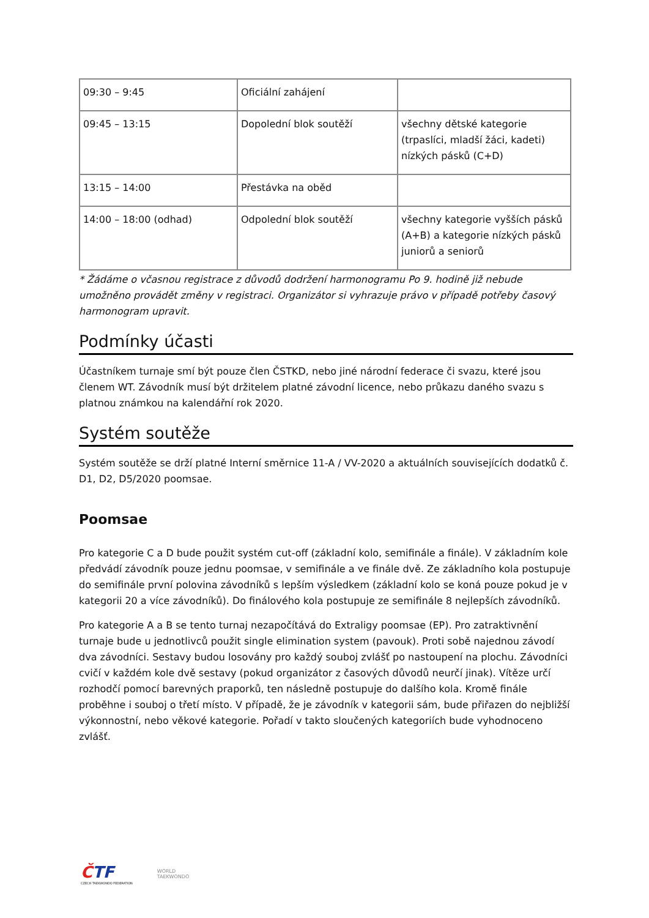| 09:30 – 9:45 | Oficiální zahájení | |
| 09:45 – 13:15 | Dopolední blok soutěží | všechny dětské kategorie (trpaslíci, mladší žáci, kadeti) nízkých pásků (C+D) |
| 13:15 – 14:00 | Přestávka na oběd | |
| 14:00 – 18:00 (odhad) | Odpolední blok soutěží | všechny kategorie vyšších pásků (A+B) a kategorie nízkých pásků juniorů a seniorů |
* Žádáme o včasnou registrace z důvodů dodržení harmonogramu Po 9. hodině již nebude umožněno provádět změny v registraci. Organizátor si vyhrazuje právo v případě potřeby časový harmonogram upravit.
Podmínky účasti
Účastníkem turnaje smí být pouze člen ČSTKD, nebo jiné národní federace či svazu, které jsou členem WT. Závodník musí být držitelem platné závodní licence, nebo průkazu daného svazu s platnou známkou na kalendářní rok 2020.
Systém soutěže
Systém soutěže se drží platné Interní směrnice 11-A / VV-2020 a aktuálních souvisejících dodatků č. D1, D2, D5/2020 poomsae.
Poomsae
Pro kategorie C a D bude použit systém cut-off (základní kolo, semifinále a finále). V základním kole předvádí závodník pouze jednu poomsae, v semifinále a ve finále dvě. Ze základního kola postupuje do semifinále první polovina závodníků s lepším výsledkem (základní kolo se koná pouze pokud je v kategorii 20 a více závodníků). Do finálového kola postupuje ze semifinále 8 nejlepších závodníků.
Pro kategorie A a B se tento turnaj nezapočítává do Extraligy poomsae (EP). Pro zatraktivnění turnaje bude u jednotlivců použit single elimination system (pavouk). Proti sobě najednou závodí dva závodníci. Sestavy budou losovány pro každý souboj zvlášť po nastoupení na plochu. Závodníci cvičí v každém kole dvě sestavy (pokud organizátor z časových důvodů neurčí jinak). Vítěze určí rozhodčí pomocí barevných praporků, ten následně postupuje do dalšího kola. Kromě finále proběhne i souboj o třetí místo. V případě, že je závodník v kategorii sám, bude přiřazen do nejbližší výkonnostní, nebo věkové kategorie. Pořadí v takto sloučených kategoriích bude vyhodnoceno zvlášť.
ČTF
CZECH TAEKWONDO FEDERATION
WORLD
TAEKWONDO